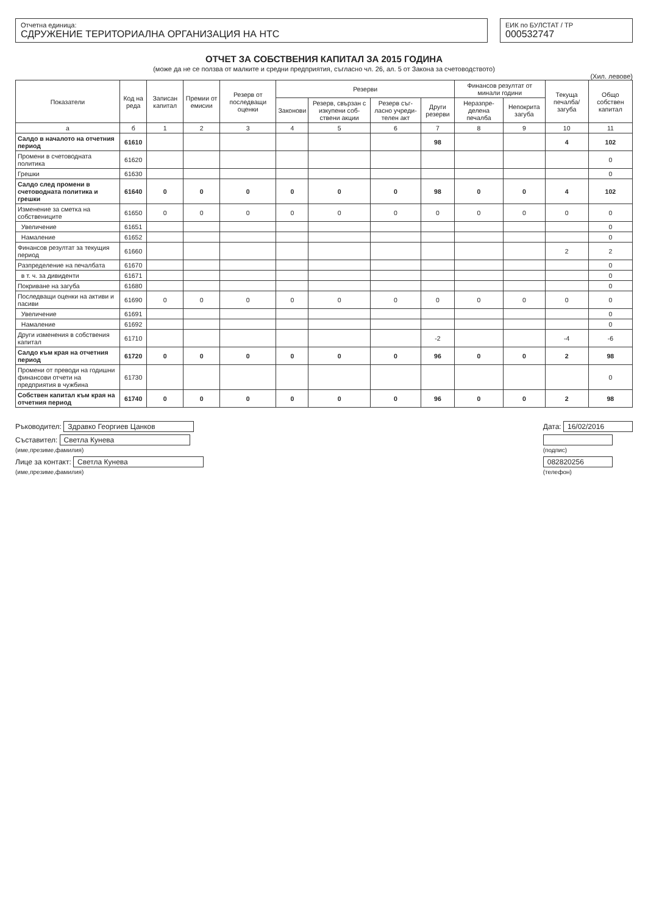Отчетна единица:
СДРУЖЕНИЕ ТЕРИТОРИАЛНА ОРГАНИЗАЦИЯ НА НТС
ЕИК по БУЛСТАТ / ТР
000532747
ОТЧЕТ ЗА СОБСТВЕНИЯ КАПИТАЛ ЗА 2015 ГОДИНА
(може да не се ползва от малките и средни предприятия, съгласно чл. 26, ал. 5 от Закона за счетоводството)
(Хил. левове)
| Показатели | Код на реда | Записан капитал | Премии от емисии | Резерв от последващи оценки | Резерви | | | | Финансов резултат от минали години | | Текуща печалба/ загуба | Общо собствен капитал |
| --- | --- | --- | --- | --- | --- | --- | --- | --- | --- | --- | --- | --- |
| | | | | | Законови | Резерв, свързан с изкупени соб-ствени акции | Резерв съг-ласно учреди-телен акт | Други резерви | Неразпре-делена печалба | Непокрита загуба | | |
| а | б | 1 | 2 | 3 | 4 | 5 | 6 | 7 | 8 | 9 | 10 | 11 |
| Салдо в началото на отчетния период | 61610 | | | | | | | 98 | | | 4 | 102 |
| Промени в счетоводната политика | 61620 | | | | | | | | | | | 0 |
| Грешки | 61630 | | | | | | | | | | | 0 |
| Салдо след промени в счетоводната политика и грешки | 61640 | 0 | 0 | 0 | 0 | 0 | 0 | 98 | 0 | 0 | 4 | 102 |
| Изменение за сметка на собствениците | 61650 | 0 | 0 | 0 | 0 | 0 | 0 | 0 | 0 | 0 | 0 | 0 |
| Увеличение | 61651 | | | | | | | | | | | 0 |
| Намаление | 61652 | | | | | | | | | | | 0 |
| Финансов резултат за текущия период | 61660 | | | | | | | | | | 2 | 2 |
| Разпределение на печалбата | 61670 | | | | | | | | | | | 0 |
| в т. ч. за дивиденти | 61671 | | | | | | | | | | | 0 |
| Покриване на загуба | 61680 | | | | | | | | | | | 0 |
| Последващи оценки на активи и пасиви | 61690 | 0 | 0 | 0 | 0 | 0 | 0 | 0 | 0 | 0 | 0 | 0 |
| Увеличение | 61691 | | | | | | | | | | | 0 |
| Намаление | 61692 | | | | | | | | | | | 0 |
| Други изменения в собствения капитал | 61710 | | | | | | | -2 | | | -4 | -6 |
| Салдо към края на отчетния период | 61720 | 0 | 0 | 0 | 0 | 0 | 0 | 96 | 0 | 0 | 2 | 98 |
| Промени от преводи на годишни финансови отчети на предприятия в чужбина | 61730 | | | | | | | | | | | 0 |
| Собствен капитал към края на отчетния период | 61740 | 0 | 0 | 0 | 0 | 0 | 0 | 96 | 0 | 0 | 2 | 98 |
Ръководител: Здравко Георгиев Цанков
Съставител: Светла Кунева
(име,презиме,фамилия)
Лице за контакт: Светла Кунева
(име,презиме,фамилия)
Дата: 16/02/2016
(подпис)
082820256
(телефон)